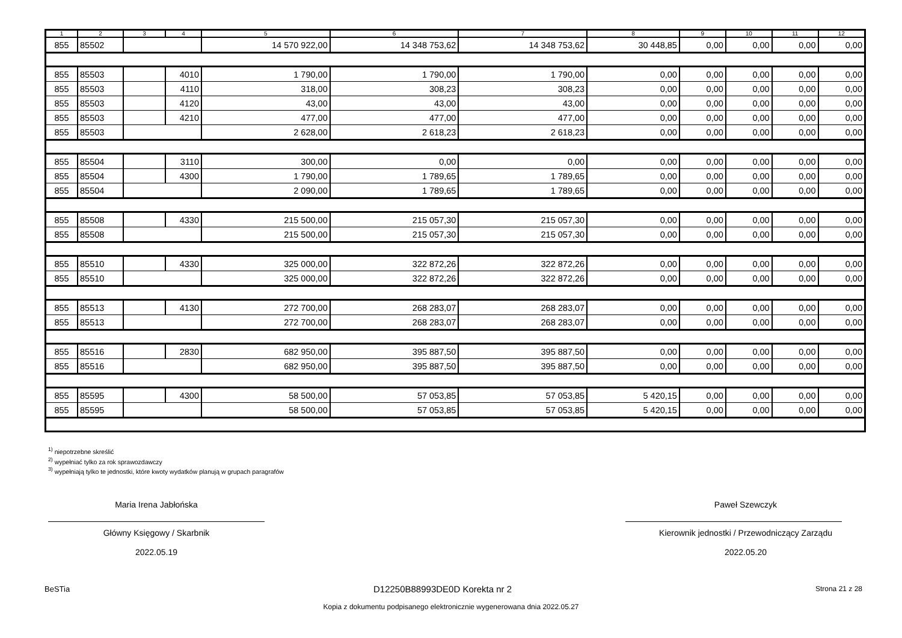| 1 | 2 | 3 | 4 | 5 | 6 | 7 | 8 | 9 | 10 | 11 | 12 |
| --- | --- | --- | --- | --- | --- | --- | --- | --- | --- | --- | --- |
| 855 | 85502 | | | 14 570 922,00 | 14 348 753,62 | 14 348 753,62 | 30 448,85 | 0,00 | 0,00 | 0,00 | 0,00 |
| 855 | 85503 | | 4010 | 1 790,00 | 1 790,00 | 1 790,00 | 0,00 | 0,00 | 0,00 | 0,00 | 0,00 |
| 855 | 85503 | | 4110 | 318,00 | 308,23 | 308,23 | 0,00 | 0,00 | 0,00 | 0,00 | 0,00 |
| 855 | 85503 | | 4120 | 43,00 | 43,00 | 43,00 | 0,00 | 0,00 | 0,00 | 0,00 | 0,00 |
| 855 | 85503 | | 4210 | 477,00 | 477,00 | 477,00 | 0,00 | 0,00 | 0,00 | 0,00 | 0,00 |
| 855 | 85503 | | | 2 628,00 | 2 618,23 | 2 618,23 | 0,00 | 0,00 | 0,00 | 0,00 | 0,00 |
| 855 | 85504 | | 3110 | 300,00 | 0,00 | 0,00 | 0,00 | 0,00 | 0,00 | 0,00 | 0,00 |
| 855 | 85504 | | 4300 | 1 790,00 | 1 789,65 | 1 789,65 | 0,00 | 0,00 | 0,00 | 0,00 | 0,00 |
| 855 | 85504 | | | 2 090,00 | 1 789,65 | 1 789,65 | 0,00 | 0,00 | 0,00 | 0,00 | 0,00 |
| 855 | 85508 | | 4330 | 215 500,00 | 215 057,30 | 215 057,30 | 0,00 | 0,00 | 0,00 | 0,00 | 0,00 |
| 855 | 85508 | | | 215 500,00 | 215 057,30 | 215 057,30 | 0,00 | 0,00 | 0,00 | 0,00 | 0,00 |
| 855 | 85510 | | 4330 | 325 000,00 | 322 872,26 | 322 872,26 | 0,00 | 0,00 | 0,00 | 0,00 | 0,00 |
| 855 | 85510 | | | 325 000,00 | 322 872,26 | 322 872,26 | 0,00 | 0,00 | 0,00 | 0,00 | 0,00 |
| 855 | 85513 | | 4130 | 272 700,00 | 268 283,07 | 268 283,07 | 0,00 | 0,00 | 0,00 | 0,00 | 0,00 |
| 855 | 85513 | | | 272 700,00 | 268 283,07 | 268 283,07 | 0,00 | 0,00 | 0,00 | 0,00 | 0,00 |
| 855 | 85516 | | 2830 | 682 950,00 | 395 887,50 | 395 887,50 | 0,00 | 0,00 | 0,00 | 0,00 | 0,00 |
| 855 | 85516 | | | 682 950,00 | 395 887,50 | 395 887,50 | 0,00 | 0,00 | 0,00 | 0,00 | 0,00 |
| 855 | 85595 | | 4300 | 58 500,00 | 57 053,85 | 57 053,85 | 5 420,15 | 0,00 | 0,00 | 0,00 | 0,00 |
| 855 | 85595 | | | 58 500,00 | 57 053,85 | 57 053,85 | 5 420,15 | 0,00 | 0,00 | 0,00 | 0,00 |
<sup>1)</sup> niepotrzebne skreślić
<sup>2)</sup> wypełniać tylko za rok sprawozdawczy
<sup>3)</sup> wypełniają tylko te jednostki, które kwoty wydatków planują w grupach paragrafów
Maria Irena Jabłońska
Główny Księgowy / Skarbnik
2022.05.19
Paweł Szewczyk
Kierownik jednostki / Przewodniczący Zarządu
2022.05.20
BeSTia D12250B88993DE0D Korekta nr 2 Strona 21 z 28
Kopia z dokumentu podpisanego elektronicznie wygenerowana dnia 2022.05.27